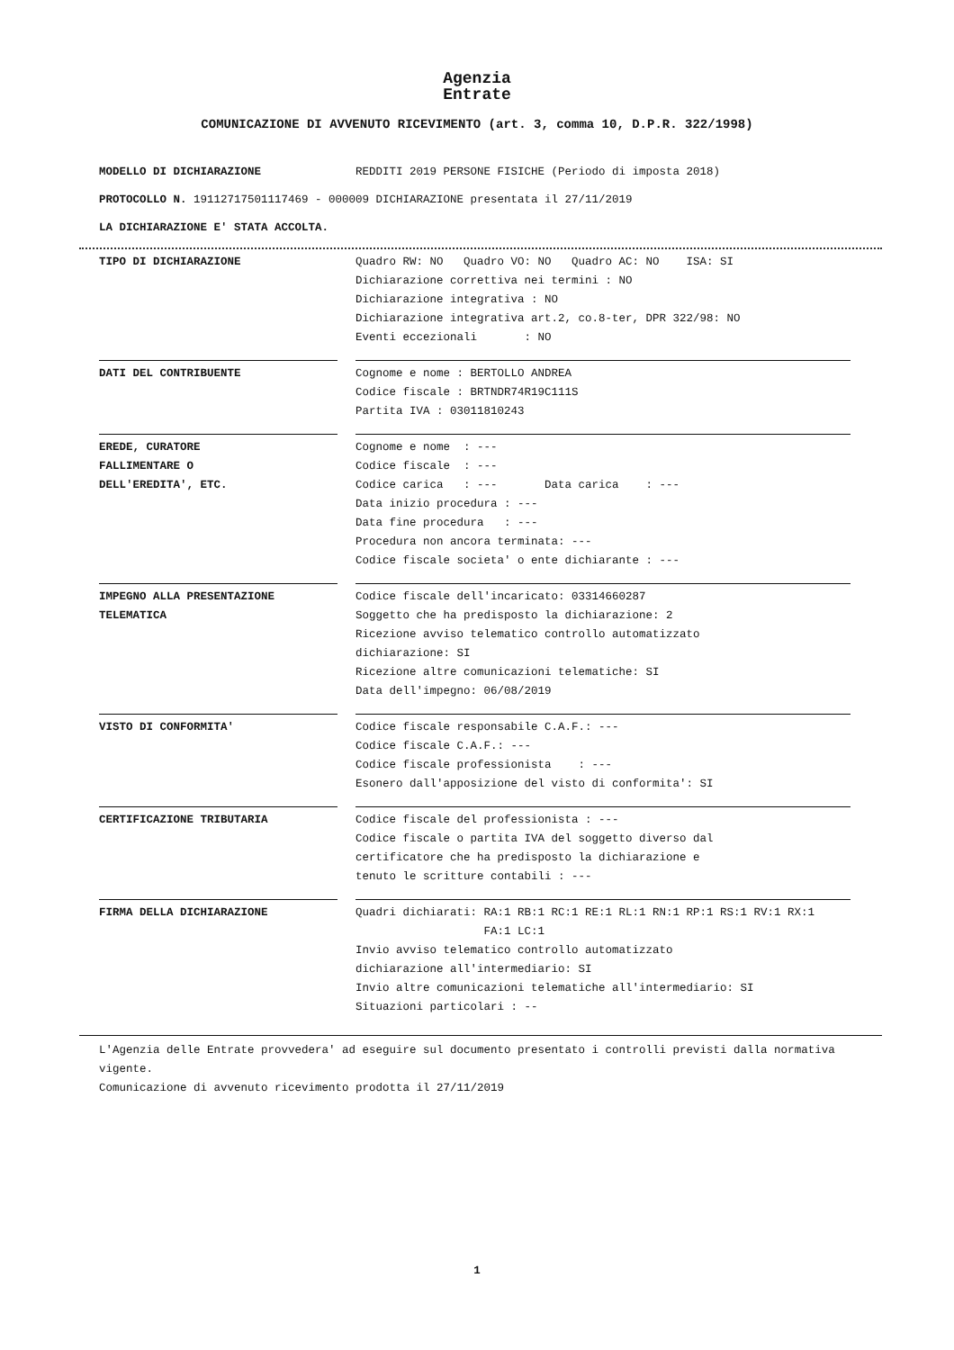Agenzia
Entrate
COMUNICAZIONE DI AVVENUTO RICEVIMENTO (art. 3, comma 10, D.P.R. 322/1998)
MODELLO DI DICHIARAZIONE REDDITI 2019 PERSONE FISICHE (Periodo di imposta 2018)
PROTOCOLLO N. 19112717501117469 - 000009 DICHIARAZIONE presentata il 27/11/2019
LA DICHIARAZIONE E' STATA ACCOLTA.
TIPO DI DICHIARAZIONE Quadro RW: NO Quadro VO: NO Quadro AC: NO ISA: SI
Dichiarazione correttiva nei termini : NO
Dichiarazione integrativa : NO
Dichiarazione integrativa art.2, co.8-ter, DPR 322/98: NO
Eventi eccezionali : NO
DATI DEL CONTRIBUENTE Cognome e nome : BERTOLLO ANDREA
Codice fiscale : BRTNDR74R19C111S
Partita IVA : 03011810243
EREDE, CURATORE
FALLIMENTARE O
DELL'EREDITA', ETC.
Cognome e nome : ---
Codice fiscale : ---
Codice carica : --- Data carica : ---
Data inizio procedura : ---
Data fine procedura : ---
Procedura non ancora terminata: ---
Codice fiscale societa' o ente dichiarante : ---
IMPEGNO ALLA PRESENTAZIONE
TELEMATICA
Codice fiscale dell'incaricato: 03314660287
Soggetto che ha predisposto la dichiarazione: 2
Ricezione avviso telematico controllo automatizzato
dichiarazione: SI
Ricezione altre comunicazioni telematiche: SI
Data dell'impegno: 06/08/2019
VISTO DI CONFORMITA' Codice fiscale responsabile C.A.F.: ---
Codice fiscale C.A.F.: ---
Codice fiscale professionista : ---
Esonero dall'apposizione del visto di conformita': SI
CERTIFICAZIONE TRIBUTARIA Codice fiscale del professionista : ---
Codice fiscale o partita IVA del soggetto diverso dal
certificatore che ha predisposto la dichiarazione e
tenuto le scritture contabili : ---
FIRMA DELLA DICHIARAZIONE Quadri dichiarati: RA:1 RB:1 RC:1 RE:1 RL:1 RN:1 RP:1 RS:1 RV:1 RX:1
FA:1 LC:1
Invio avviso telematico controllo automatizzato
dichiarazione all'intermediario: SI
Invio altre comunicazioni telematiche all'intermediario: SI
Situazioni particolari : --
L'Agenzia delle Entrate provvedera' ad eseguire sul documento presentato i controlli previsti dalla normativa vigente.
Comunicazione di avvenuto ricevimento prodotta il 27/11/2019
1